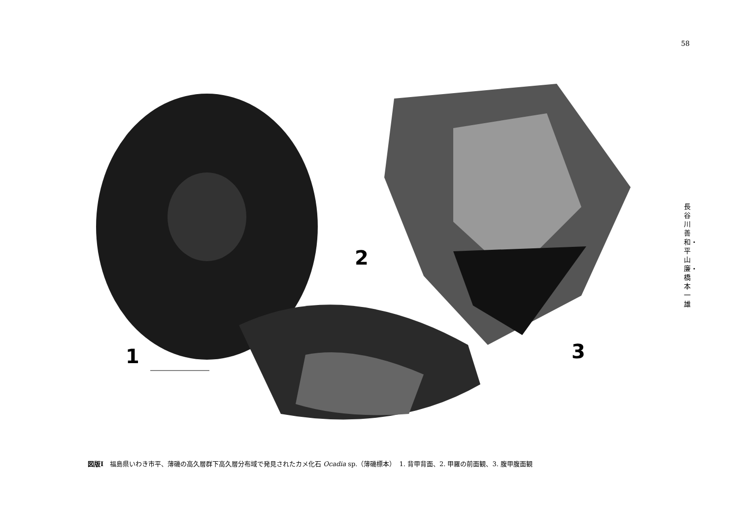58
長谷川善和・平山 廉・橋本一雄
1
2
3
図版Ⅰ　福島県いわき市平、薄磯の高久層群下高久層分布域で発見されたカメ化石 Ocadia sp.（薄磯標本）　1. 背甲背面、2. 甲羅の前面観、3. 腹甲腹面観